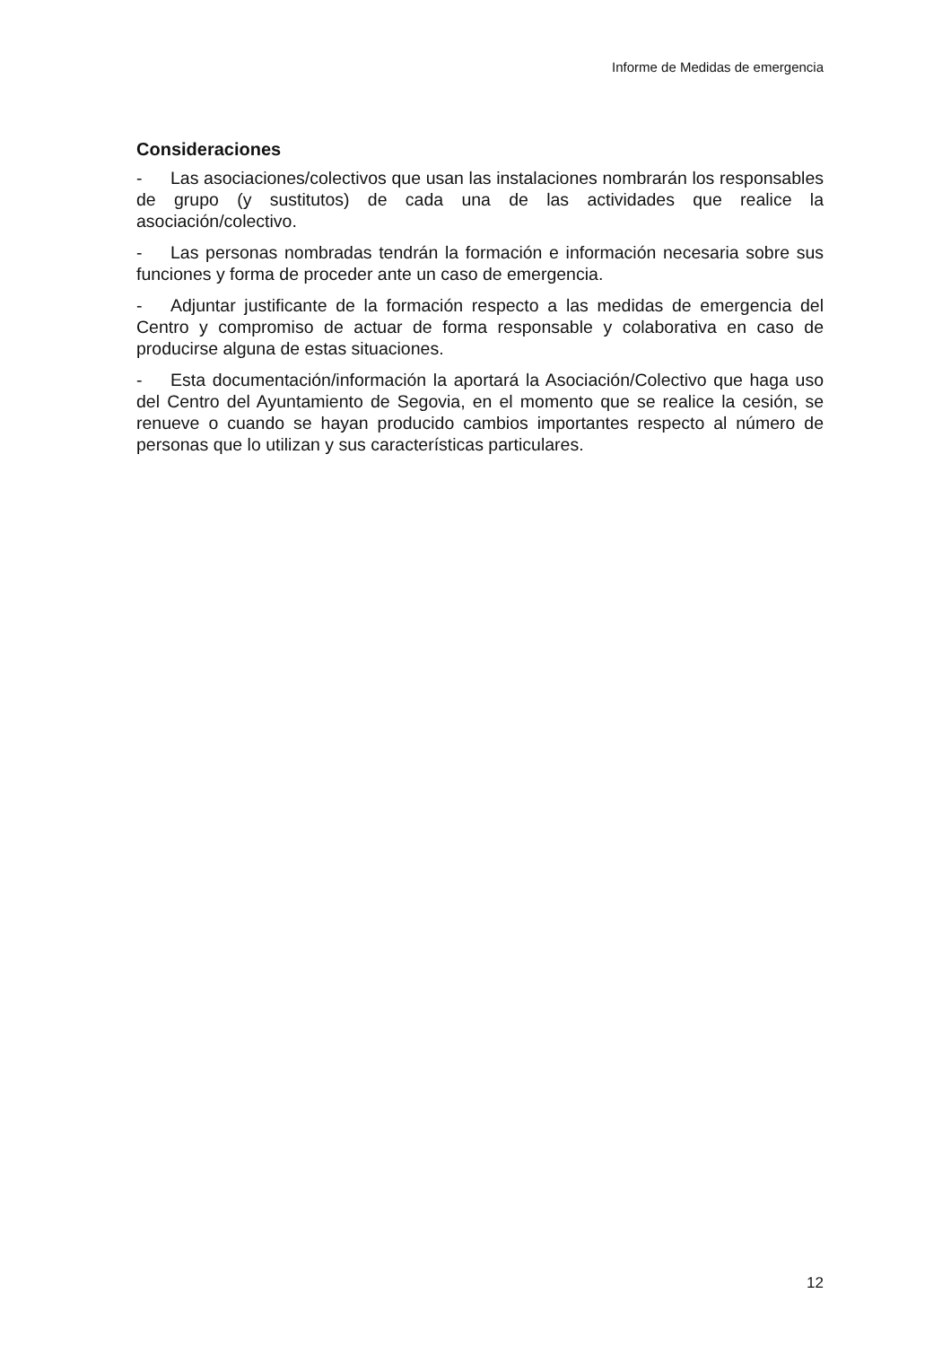Informe de Medidas de emergencia
Consideraciones
- Las asociaciones/colectivos que usan las instalaciones nombrarán los responsables de grupo (y sustitutos) de cada una de las actividades que realice la asociación/colectivo.
- Las personas nombradas tendrán la formación e información necesaria sobre sus funciones y forma de proceder ante un caso de emergencia.
- Adjuntar justificante de la formación respecto a las medidas de emergencia del Centro y compromiso de actuar de forma responsable y colaborativa en caso de producirse alguna de estas situaciones.
- Esta documentación/información la aportará la Asociación/Colectivo que haga uso del Centro del Ayuntamiento de Segovia, en el momento que se realice la cesión, se renueve o cuando se hayan producido cambios importantes respecto al número de personas que lo utilizan y sus características particulares.
12